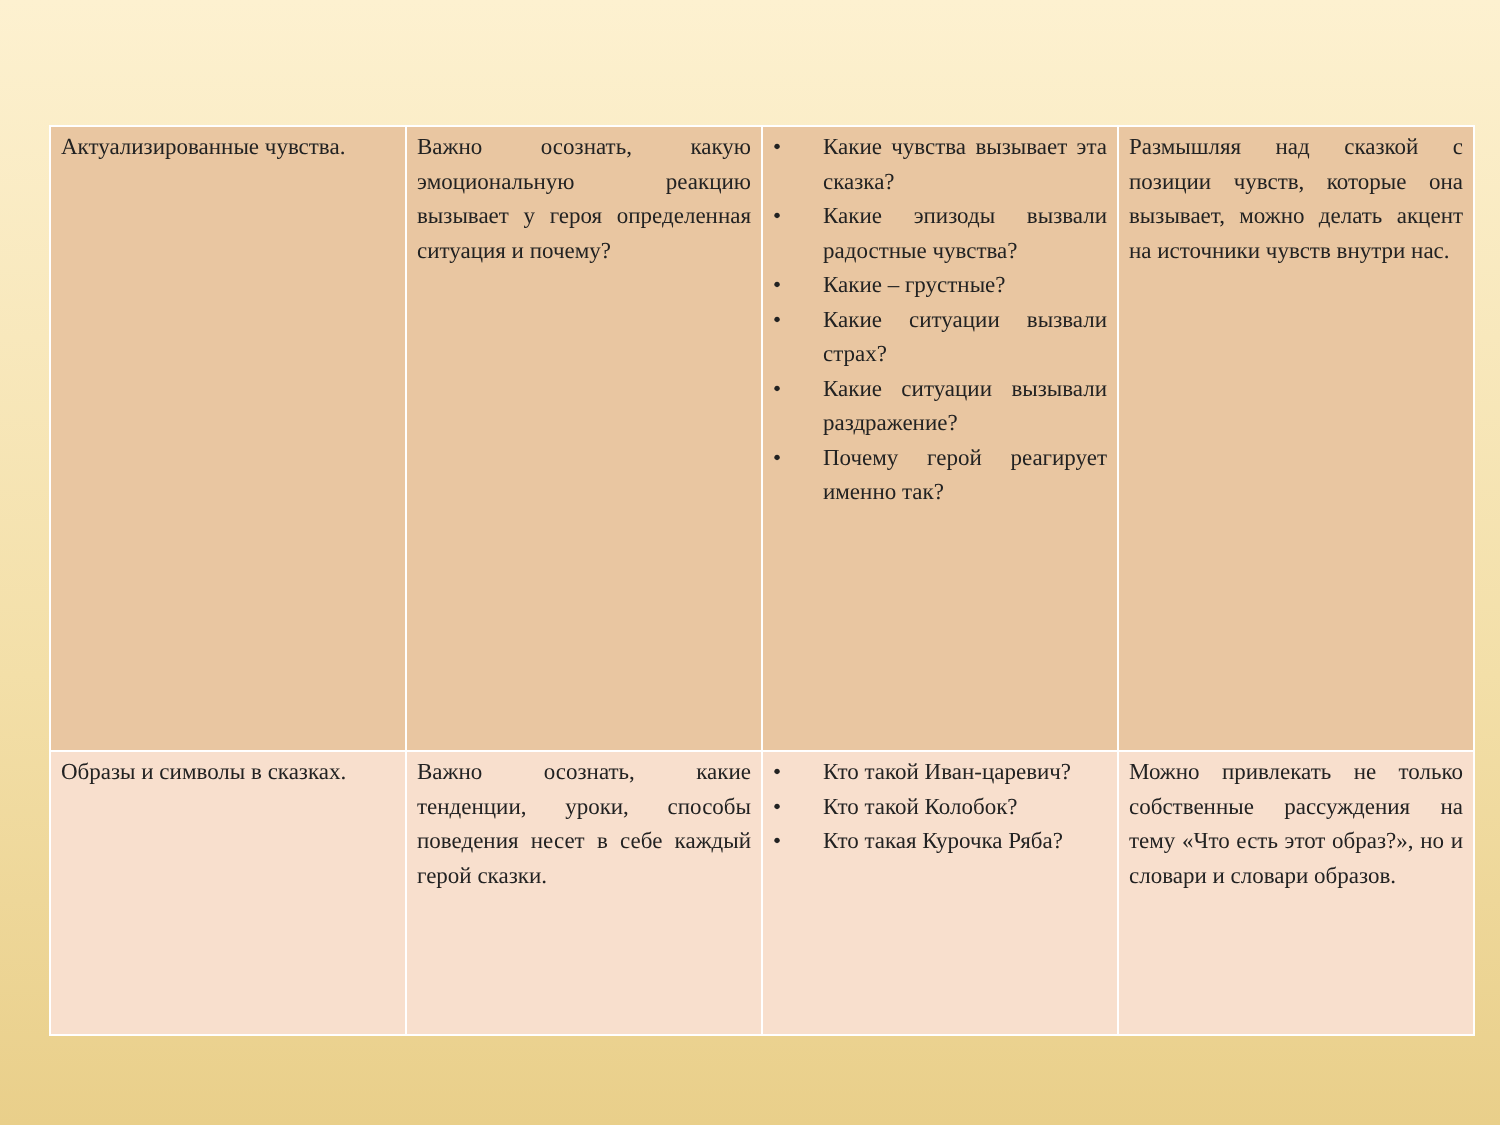| Актуализированные чувства. | Важно осознать, какую эмоциональную реакцию вызывает у героя определенная ситуация и почему? | • Какие чувства вызывает эта сказка? • Какие эпизоды вызвали радостные чувства? • Какие – грустные? • Какие ситуации вызвали страх? • Какие ситуации вызывали раздражение? • Почему герой реагирует именно так? | Размышляя над сказкой с позиции чувств, которые она вызывает, можно делать акцент на источники чувств внутри нас. |
| Образы и символы в сказках. | Важно осознать, какие тенденции, уроки, способы поведения несет в себе каждый герой сказки. | • Кто такой Иван-царевич? • Кто такой Колобок? • Кто такая Курочка Ряба? | Можно привлекать не только собственные рассуждения на тему «Что есть этот образ?», но и словари и словари образов. |